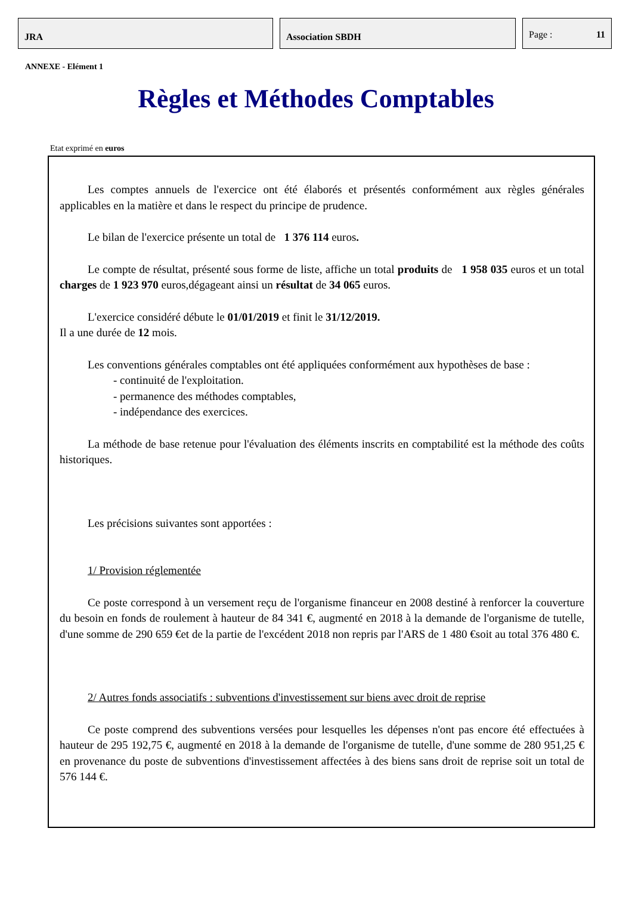JRA Association SBDH
Page : 11
ANNEXE - Elément 1
Règles et Méthodes Comptables
Etat exprimé en euros
Les comptes annuels de l'exercice ont été élaborés et présentés conformément aux règles générales applicables en la matière et dans le respect du principe de prudence.
Le bilan de l'exercice présente un total de 1 376 114 euros.
Le compte de résultat, présenté sous forme de liste, affiche un total produits de 1 958 035 euros et un total charges de 1 923 970 euros,dégageant ainsi un résultat de 34 065 euros.
L'exercice considéré débute le 01/01/2019 et finit le 31/12/2019.
Il a une durée de 12 mois.
Les conventions générales comptables ont été appliquées conformément aux hypothèses de base :
- continuité de l'exploitation.
- permanence des méthodes comptables,
- indépendance des exercices.
La méthode de base retenue pour l'évaluation des éléments inscrits en comptabilité est la méthode des coûts historiques.
Les précisions suivantes sont apportées :
1/ Provision réglementée
Ce poste correspond à un versement reçu de l'organisme financeur en 2008 destiné à renforcer la couverture du besoin en fonds de roulement à hauteur de 84 341 €, augmenté en 2018 à la demande de l'organisme de tutelle, d'une somme de 290 659 €et de la partie de l'excédent 2018 non repris par l'ARS de 1 480 €soit au total 376 480 €.
2/ Autres fonds associatifs : subventions d'investissement sur biens avec droit de reprise
Ce poste comprend des subventions versées pour lesquelles les dépenses n'ont pas encore été effectuées à hauteur de 295 192,75 €, augmenté en 2018 à la demande de l'organisme de tutelle, d'une somme de 280 951,25 € en provenance du poste de subventions d'investissement affectées à des biens sans droit de reprise soit un total de 576 144 €.